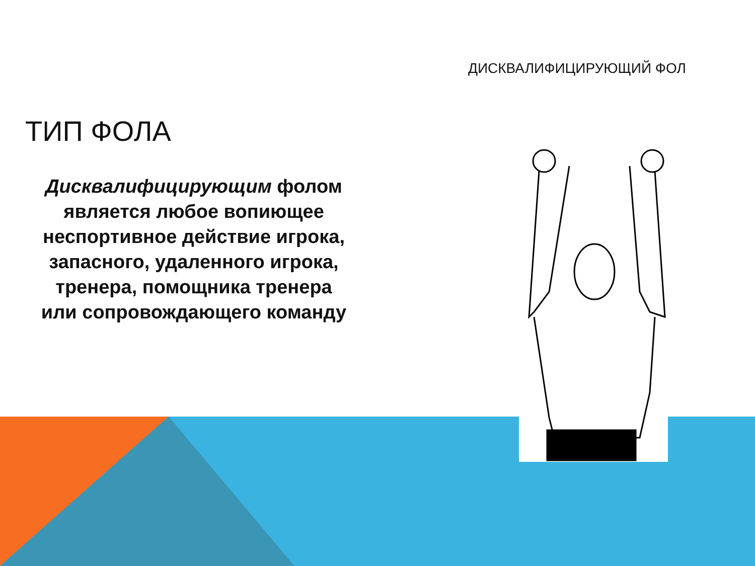ДИСКВАЛИФИЦИРУЮЩИЙ ФОЛ
ТИП ФОЛА
Дисквалифицирующим фолом является любое вопиющее неспортивное действие игрока, запасного, удаленного игрока, тренера, помощника тренера или сопровождающего команду